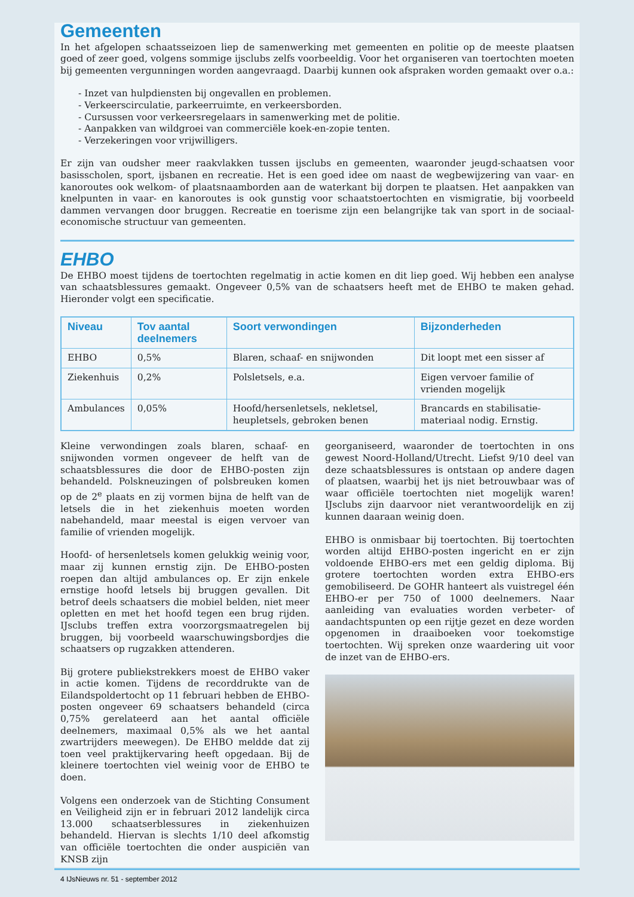Gemeenten
In het afgelopen schaatsseizoen liep de samenwerking met gemeenten en politie op de meeste plaatsen goed of zeer goed, volgens sommige ijsclubs zelfs voorbeeldig. Voor het organiseren van toertochten moeten bij gemeenten vergunningen worden aangevraagd. Daarbij kunnen ook afspraken worden gemaakt over o.a.:
- Inzet van hulpdiensten bij ongevallen en problemen.
- Verkeerscirculatie, parkeerruimte, en verkeersborden.
- Cursussen voor verkeersregelaars in samenwerking met de politie.
- Aanpakken van wildgroei van commerciële koek-en-zopie tenten.
- Verzekeringen voor vrijwilligers.
Er zijn van oudsher meer raakvlakken tussen ijsclubs en gemeenten, waaronder jeugd-schaatsen voor basisscholen, sport, ijsbanen en recreatie. Het is een goed idee om naast de wegbewijzering van vaar- en kanoroutes ook welkom- of plaatsnaamborden aan de waterkant bij dorpen te plaatsen. Het aanpakken van knelpunten in vaar- en kanoroutes is ook gunstig voor schaatstoertochten en vismigratie, bij voorbeeld dammen vervangen door bruggen. Recreatie en toerisme zijn een belangrijke tak van sport in de sociaal-economische structuur van gemeenten.
EHBO
De EHBO moest tijdens de toertochten regelmatig in actie komen en dit liep goed. Wij hebben een analyse van schaatsblessures gemaakt. Ongeveer 0,5% van de schaatsers heeft met de EHBO te maken gehad. Hieronder volgt een specificatie.
| Niveau | Tov aantal deelnemers | Soort verwondingen | Bijzonderheden |
| --- | --- | --- | --- |
| EHBO | 0,5% | Blaren, schaaf- en snijwonden | Dit loopt met een sisser af |
| Ziekenhuis | 0,2% | Polsletsels, e.a. | Eigen vervoer familie of vrienden mogelijk |
| Ambulances | 0,05% | Hoofd/hersenletsels, nekletsel, heupletsels, gebroken benen | Brancards en stabilisatie-materiaal nodig. Ernstig. |
Kleine verwondingen zoals blaren, schaaf- en snijwonden vormen ongeveer de helft van de schaatsblessures die door de EHBO-posten zijn behandeld. Polskneuzingen of polsbreuken komen op de 2<sup>e</sup> plaats en zij vormen bijna de helft van de letsels die in het ziekenhuis moeten worden nabehandeld, maar meestal is eigen vervoer van familie of vrienden mogelijk.
Hoofd- of hersenletsels komen gelukkig weinig voor, maar zij kunnen ernstig zijn. De EHBO-posten roepen dan altijd ambulances op. Er zijn enkele ernstige hoofd letsels bij bruggen gevallen. Dit betrof deels schaatsers die mobiel belden, niet meer opletten en met het hoofd tegen een brug rijden. IJsclubs treffen extra voorzorgsmaatregelen bij bruggen, bij voorbeeld waarschuwingsbordjes die schaatsers op rugzakken attenderen.
Bij grotere publiekstrekkers moest de EHBO vaker in actie komen. Tijdens de recorddrukte van de Eilandspoldertocht op 11 februari hebben de EHBO-posten ongeveer 69 schaatsers behandeld (circa 0,75% gerelateerd aan het aantal officiële deelnemers, maximaal 0,5% als we het aantal zwartrijders meewegen). De EHBO meldde dat zij toen veel praktijkervaring heeft opgedaan. Bij de kleinere toertochten viel weinig voor de EHBO te doen.
Volgens een onderzoek van de Stichting Consument en Veiligheid zijn er in februari 2012 landelijk circa 13.000 schaatserblessures in ziekenhuizen behandeld. Hiervan is slechts 1/10 deel afkomstig van officiële toertochten die onder auspiciën van KNSB zijn
georganiseerd, waaronder de toertochten in ons gewest Noord-Holland/Utrecht. Liefst 9/10 deel van deze schaatsblessures is ontstaan op andere dagen of plaatsen, waarbij het ijs niet betrouwbaar was of waar officiële toertochten niet mogelijk waren! IJsclubs zijn daarvoor niet verantwoordelijk en zij kunnen daaraan weinig doen.
EHBO is onmisbaar bij toertochten. Bij toertochten worden altijd EHBO-posten ingericht en er zijn voldoende EHBO-ers met een geldig diploma. Bij grotere toertochten worden extra EHBO-ers gemobiliseerd. De GOHR hanteert als vuistregel één EHBO-er per 750 of 1000 deelnemers. Naar aanleiding van evaluaties worden verbeter- of aandachtspunten op een rijtje gezet en deze worden opgenomen in draaiboeken voor toekomstige toertochten. Wij spreken onze waardering uit voor de inzet van de EHBO-ers.
4 IJsNieuws nr. 51 - september 2012